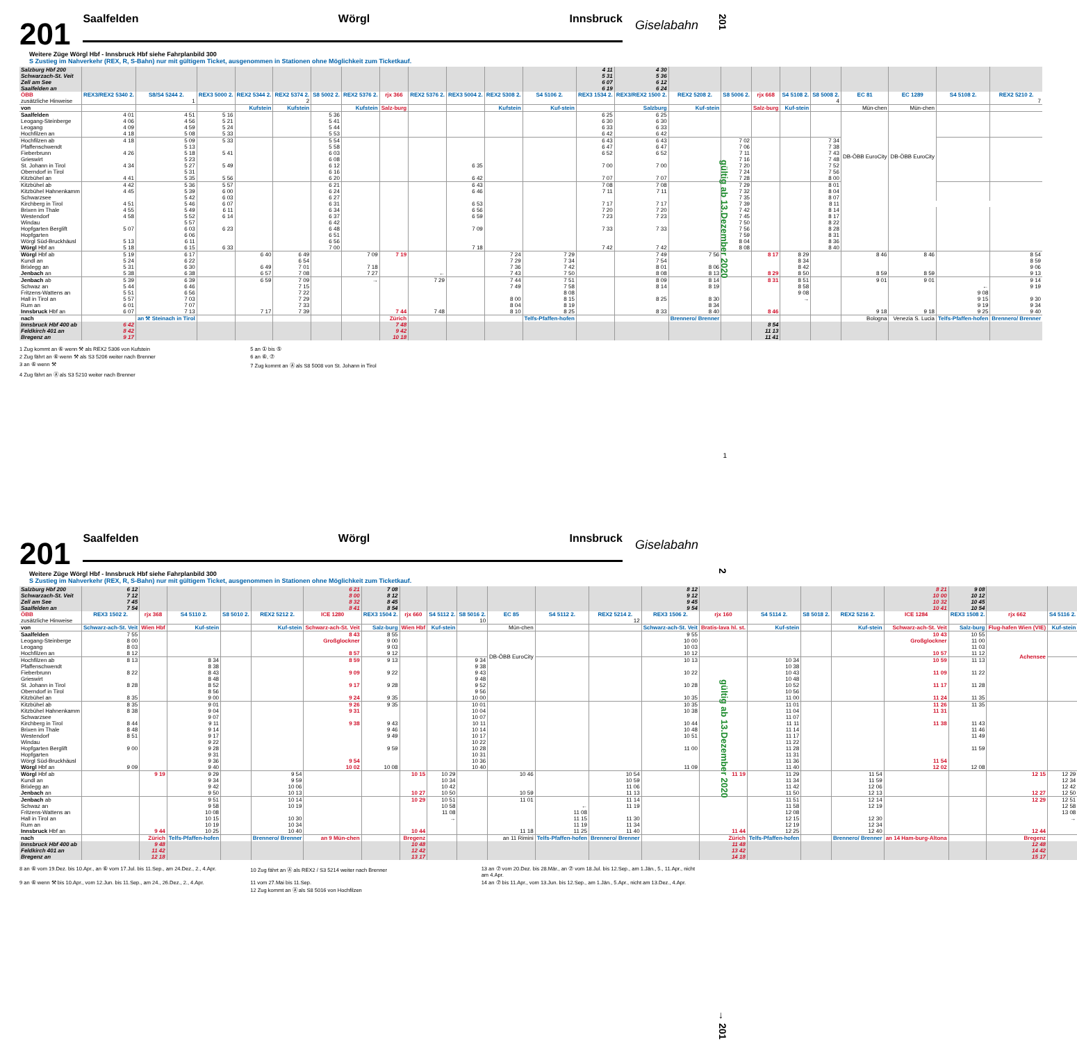201
gültig ab 13.Dezember 2020
201
Saalfelden Wörgl Innsbruck
Giselabahn
Weitere Züge Wörgl Hbf - Innsbruck Hbf siehe Fahrplanbild 300
S Zustieg im Nahverkehr (REX, R, S-Bahn) nur mit gültigem Ticket, ausgenommen in Stationen ohne Möglichkeit zum Ticketkauf.
| Salzburg Hbf 200 Schwarzach-St. Veit Zell am See Saalfelden an | | | | | | | | | | | | | 4 11 5 31 6 07 6 19 | 4 30 5 36 6 12 6 24 | | | | | | | | | |
| ÖBB | REX3/REX2 5340 2. | S8/S4 5244 2. | REX3 5000 2. | REX2 5344 2. | REX2 5374 2. | S8 5002 2. | REX2 5376 2. | rjx 366 | REX2 5376 2. | REX3 5004 2. | REX2 5308 2. | S4 5106 2. | REX3 1534 2. | REX3/REX2 1500 2. | REX2 5208 2. | S8 5006 2. | rjx 668 | S4 5108 2. | S8 5008 2. | EC 81 | EC 1289 | S4 5108 2. | REX2 5210 2. |
| zusätzliche Hinweise | | 1 | | | 2 | | | | | | | | | | | | | | 4 | | | | 7 |
| von | | | | Kufstein | Kufstein | | Kufstein | Salz-burg | | | Kufstein | Kuf-stein | | Salzburg | Kuf-stein | | Salz-burg | Kuf-stein | | Mün-chen | Mün-chen | | |
| Saalfelden | 4 01 | 4 51 | 5 16 | | | 5 36 | | | | | | | 6 25 | 6 25 | | | | | | DB-ÖBB EuroCity | DB-ÖBB EuroCity | | |
| Leogang-Steinberge | 4 06 | 4 56 | 5 21 | | | 5 41 | | | | | | | 6 30 | 6 30 | | | | | | | | | |
| Leogang | 4 09 | 4 59 | 5 24 | | | 5 44 | | | | | | | 6 33 | 6 33 | | | | | | | | | |
| Hochfilzen an | 4 18 | 5 08 | 5 33 | | | 5 53 | | | | | | | 6 42 | 6 42 | | | | | | | | | |
| Hochfilzen ab | 4 18 | 5 09 | 5 33 | | | 5 54 | | | | | | | 6 43 | 6 43 | | 7 02 | | | 7 34 | | | | |
| Pfaffenschwendt | | 5 13 | | | | 5 58 | | | | | | | 6 47 | 6 47 | | 7 06 | | | 7 38 | | | | |
| Fieberbrunn | 4 26 | 5 18 | 5 41 | | | 6 03 | | | | | | | 6 52 | 6 52 | | 7 11 | | | 7 43 | | | | |
| Grieswirt | | 5 23 | | | | 6 08 | | | | | | | | | | 7 16 | | | 7 48 | | | | |
| St. Johann in Tirol | 4 34 | 5 27 | 5 49 | | | 6 12 | | | | 6 35 | | | 7 00 | 7 00 | | 7 20 | | | 7 52 | | | | |
| Oberndorf in Tirol | | 5 31 | | | | 6 16 | | | | | | | | | | 7 24 | | | 7 56 | | | | |
| Kitzbühel an | 4 41 | 5 35 | 5 56 | | | 6 20 | | | | 6 42 | | | 7 07 | 7 07 | | 7 28 | | | 8 00 | | | | |
| Kitzbühel ab | 4 42 | 5 36 | 5 57 | | | 6 21 | | | | 6 43 | | | 7 08 | 7 08 | | 7 29 | | | 8 01 | | | | |
| Kitzbühel Hahnenkamm | 4 45 | 5 39 | 6 00 | | | 6 24 | | | | 6 46 | | | 7 11 | 7 11 | | 7 32 | | | 8 04 | | | | |
| Schwarzsee | | 5 42 | 6 03 | | | 6 27 | | | | | | | | | | 7 35 | | | 8 07 | | | | |
| Kirchberg in Tirol | 4 51 | 5 46 | 6 07 | | | 6 31 | | | | 6 53 | | | 7 17 | 7 17 | | 7 39 | | | 8 11 | | | | |
| Brixen im Thale | 4 55 | 5 49 | 6 11 | | | 6 34 | | | | 6 56 | | | 7 20 | 7 20 | | 7 42 | | | 8 14 | | | | |
| Westendorf | 4 58 | 5 52 | 6 14 | | | 6 37 | | | | 6 59 | | | 7 23 | 7 23 | | 7 45 | | | 8 17 | | | | |
| Windau | | 5 57 | | | | 6 42 | | | | | | | | | | 7 50 | | | 8 22 | | | | |
| Hopfgarten Berglift | 5 07 | 6 03 | 6 23 | | | 6 48 | | | | 7 09 | | | 7 33 | 7 33 | | 7 56 | | | 8 28 | | | | |
| Hopfgarten | | 6 06 | | | | 6 51 | | | | | | | | | | 7 59 | | | 8 31 | | | | |
| Wörgl Süd-Bruckhäusl | 5 13 | 6 11 | | | | 6 56 | | | | | | | | | | 8 04 | | | 8 36 | | | | |
| Wörgl Hbf an | 5 18 | 6 15 | 6 33 | | | 7 00 | | | | 7 18 | | | 7 42 | 7 42 | | 8 08 | | | 8 40 | | | | |
| Wörgl Hbf ab | 5 19 | 6 17 | | 6 40 | 6 49 | | 7 09 | 7 19 | | | 7 24 | 7 29 | | 7 49 | 7 56 | | 8 17 | 8 29 | | 8 46 | 8 46 | | 8 54 |
| Kundl an | 5 24 | 6 22 | | | 6 54 | | | | | | 7 29 | 7 34 | | 7 54 | | | | 8 34 | | | | | 8 59 |
| Brixlegg an | 5 31 | 6 30 | | 6 49 | 7 01 | | 7 18 | | | | 7 36 | 7 42 | | 8 01 | 8 06 | | | 8 42 | | | | | 9 06 |
| Jenbach an | 5 38 | 6 38 | | 6 57 | 7 08 | | 7 27 | | ← | | 7 43 | 7 50 | | 8 08 | 8 13 | | 8 29 | 8 50 | | 8 59 | 8 59 | | 9 13 |
| Jenbach ab | 5 39 | 6 39 | | 6 59 | 7 09 | | → | | 7 29 | | 7 44 | 7 51 | | 8 09 | 8 14 | | 8 31 | 8 51 | | 9 01 | 9 01 | | 9 14 |
| Schwaz an | 5 44 | 6 46 | | | 7 15 | | | | | | 7 49 | 7 58 | | 8 14 | 8 19 | | | 8 58 | | | | ← | 9 19 |
| Fritzens-Wattens an | 5 51 | 6 56 | | | 7 22 | | | | | | | 8 08 | | | | | | 9 08 | | | | 9 08 | |
| Hall in Tirol an | 5 57 | 7 03 | | | 7 29 | | | | | | 8 00 | 8 15 | | 8 25 | 8 30 | | | → | | | | 9 15 | 9 30 |
| Rum an | 6 01 | 7 07 | | | 7 33 | | | | | | 8 04 | 8 19 | | | 8 34 | | | | | | | 9 19 | 9 34 |
| Innsbruck Hbf an | 6 07 | 7 13 | | 7 17 | 7 39 | | | 7 44 | 7 48 | | 8 10 | 8 25 | | 8 33 | 8 40 | | 8 46 | | | 9 18 | 9 18 | 9 25 | 9 40 |
| nach | | an ⚒ Steinach in Tirol | | | | | | Zürich | | | | Telfs-Pfaffen-hofen | | | Brennero/ Brenner | | | | | Bologna | Venezia S. Lucia | Telfs-Pfaffen-hofen | Brennero/ Brenner |
| Innsbruck Hbf 400 ab Feldkirch 401 an Bregenz an | 6 42 8 42 9 17 | | | | | | | 7 48 9 42 10 18 | | | | | | | | | 8 54 11 13 11 41 | | | | | | |
1 Zug kommt an ⑥ wenn ⚒ als REX2 5306 von Kufstein
5 an ① bis ⑤
2 Zug fährt an ⑥ wenn ⚒ als S3 5206 weiter nach Brenner
6 an ⑥, ⑦
3 an ⑥ wenn ⚒
7 Zug kommt an Ⓐ als S8 5008 von St. Johann in Tirol
4 Zug fährt an Ⓐ als S3 5210 weiter nach Brenner
1
2
gültig ab 13.Dezember 2020
201
Saalfelden Wörgl Innsbruck
Giselabahn
Weitere Züge Wörgl Hbf - Innsbruck Hbf siehe Fahrplanbild 300
S Zustieg im Nahverkehr (REX, R, S-Bahn) nur mit gültigem Ticket, ausgenommen in Stationen ohne Möglichkeit zum Ticketkauf.
| Salzburg Hbf 200 Schwarzach-St. Veit Zell am See Saalfelden an | 6 12 7 12 7 45 7 54 | | | | | 6 21 8 00 8 32 8 41 | 7 08 8 12 8 45 8 54 | | | | | | | 8 12 9 12 9 45 9 54 | | | | | 8 21 10 00 10 32 10 41 | 9 08 10 12 10 45 10 54 | | |
| ÖBB | REX3 1502 2. | rjx 368 | S4 5110 2. | S8 5010 2. | REX2 5212 2. | ICE 1280 | REX3 1504 2. | rjx 660 | S4 5112 2. | S8 5016 2. | EC 85 | S4 5112 2. | REX2 5214 2. | REX3 1506 2. | rjx 160 | S4 5114 2. | S8 5018 2. | REX2 5216 2. | ICE 1284 | REX3 1508 2. | rjx 662 | S4 5116 2. |
| zusätzliche Hinweise | | | | | | | | | | 10 | | | 12 | | | | | | | | | |
| von | Schwarz-ach-St. Veit | Wien Hbf | Kuf-stein | | Kuf-stein | Schwarz-ach-St. Veit | Salz-burg | Wien Hbf | Kuf-stein | | Mün-chen | | | Schwarz-ach-St. Veit | Bratis-lava hl. st. | Kuf-stein | | Kuf-stein | Schwarz-ach-St. Veit | Salz-burg | Flug-hafen Wien (VIE) | Kuf-stein |
| Saalfelden | 7 55 | | | | | 8 43 | 8 55 | | | | DB-ÖBB EuroCity | | | 9 55 | | | | | 10 43 | 10 55 | Achensee | |
| Leogang-Steinberge | 8 00 | | | | | Großglockner | 9 00 | | | | | | | 10 00 | | | | | Großglockner | 11 00 | | |
| Leogang | 8 03 | | | | | | 9 03 | | | | | | | 10 03 | | | | | | 11 03 | | |
| Hochfilzen an | 8 12 | | | | | 8 57 | 9 12 | | | | | | | 10 12 | | | | | 10 57 | 11 12 | | |
| Hochfilzen ab | 8 13 | | 8 34 | | | 8 59 | 9 13 | | | 9 34 | | | | 10 13 | | 10 34 | | | 10 59 | 11 13 | | |
| Pfaffenschwendt | | | 8 38 | | | | | | | 9 38 | | | | | | 10 38 | | | | | | |
| Fieberbrunn | 8 22 | | 8 43 | | | 9 09 | 9 22 | | | 9 43 | | | | 10 22 | | 10 43 | | | 11 09 | 11 22 | | |
| Grieswirt | | | 8 48 | | | | | | | 9 48 | | | | | | 10 48 | | | | | | |
| St. Johann in Tirol | 8 28 | | 8 52 | | | 9 17 | 9 28 | | | 9 52 | | | | 10 28 | | 10 52 | | | 11 17 | 11 28 | | |
| Oberndorf in Tirol | | | 8 56 | | | | | | | 9 56 | | | | | | 10 56 | | | | | | |
| Kitzbühel an | 8 35 | | 9 00 | | | 9 24 | 9 35 | | | 10 00 | | | | 10 35 | | 11 00 | | | 11 24 | 11 35 | | |
| Kitzbühel ab | 8 35 | | 9 01 | | | 9 26 | 9 35 | | | 10 01 | | | | 10 35 | | 11 01 | | | 11 26 | 11 35 | | |
| Kitzbühel Hahnenkamm | 8 38 | | 9 04 | | | 9 31 | | | | 10 04 | | | | 10 38 | | 11 04 | | | 11 31 | | | |
| Schwarzsee | | | 9 07 | | | | | | | 10 07 | | | | | | 11 07 | | | | | | |
| Kirchberg in Tirol | 8 44 | | 9 11 | | | 9 38 | 9 43 | | | 10 11 | | | | 10 44 | | 11 11 | | | 11 38 | 11 43 | | |
| Brixen im Thale | 8 48 | | 9 14 | | | | 9 46 | | | 10 14 | | | | 10 48 | | 11 14 | | | | 11 46 | | |
| Westendorf | 8 51 | | 9 17 | | | | 9 49 | | | 10 17 | | | | 10 51 | | 11 17 | | | | 11 49 | | |
| Windau | | | 9 22 | | | | | | | 10 22 | | | | | | 11 22 | | | | | | |
| Hopfgarten Berglift | 9 00 | | 9 28 | | | | 9 59 | | | 10 28 | | | | 11 00 | | 11 28 | | | | 11 59 | | |
| Hopfgarten | | | 9 31 | | | | | | | 10 31 | | | | | | 11 31 | | | | | | |
| Wörgl Süd-Bruckhäusl | | | 9 36 | | | 9 54 | | | | 10 36 | | | | | | 11 36 | | | 11 54 | | | |
| Wörgl Hbf an | 9 09 | | 9 40 | | | 10 02 | 10 08 | | | 10 40 | | | | 11 09 | | 11 40 | | | 12 02 | 12 08 | | |
| Wörgl Hbf ab | | 9 19 | 9 29 | | 9 54 | | | 10 15 | 10 29 | | 10 46 | | 10 54 | | 11 19 | 11 29 | | 11 54 | | | 12 15 | 12 29 |
| Kundl an | | | 9 34 | | 9 59 | | | | 10 34 | | | | 10 59 | | | 11 34 | | 11 59 | | | | 12 34 |
| Brixlegg an | | | 9 42 | | 10 06 | | | | 10 42 | | | | 11 06 | | | 11 42 | | 12 06 | | | | 12 42 |
| Jenbach an | | | 9 50 | | 10 13 | | | 10 27 | 10 50 | | 10 59 | | 11 13 | | | 11 50 | | 12 13 | | | 12 27 | 12 50 |
| Jenbach ab | | | 9 51 | | 10 14 | | | 10 29 | 10 51 | | 11 01 | | 11 14 | | | 11 51 | | 12 14 | | | 12 29 | 12 51 |
| Schwaz an | | | 9 58 | | 10 19 | | | | 10 58 | | | ← | 11 19 | | | 11 58 | | 12 19 | | | | 12 58 |
| Fritzens-Wattens an | | | 10 08 | | | | | | 11 08 | | | 11 08 | | | | 12 08 | | | | | | 13 08 |
| Hall in Tirol an | | | 10 15 | | 10 30 | | | | → | | | 11 15 | 11 30 | | | 12 15 | | 12 30 | | | | → |
| Rum an | | | 10 19 | | 10 34 | | | | | | | 11 19 | 11 34 | | | 12 19 | | 12 34 | | | | |
| Innsbruck Hbf an | | 9 44 | 10 25 | | 10 40 | | | 10 44 | | | 11 18 | 11 25 | 11 40 | | 11 44 | 12 25 | | 12 40 | | | 12 44 | |
| nach | | Zürich | Telfs-Pfaffen-hofen | | Brennero/ Brenner | an 9 Mün-chen | | Bregenz | | | an 11 Rimini | Telfs-Pfaffen-hofen | Brennero/ Brenner | | Zürich | Telfs-Pfaffen-hofen | | Brennero/ Brenner | an 14 Ham-burg-Altona | | Bregenz | |
| Innsbruck Hbf 400 ab Feldkirch 401 an Bregenz an | | 9 48 11 42 12 18 | | | | | | 10 48 12 42 13 17 | | | | | | | 11 48 13 42 14 18 | | | | | | 12 48 14 42 15 17 | |
8 an ⑥ vom 19.Dez. bis 10.Apr., an ⑥ vom 17.Jul. bis 11.Sep., am 24.Dez., 2., 4.Apr.
10 Zug fährt an Ⓐ als REX2 / S3 5214 weiter nach Brenner
13 an ⑦ vom 20.Dez. bis 28.Mär., an ⑦ vom 18.Jul. bis 12.Sep., am 1.Jän., 5., 11.Apr., nicht am 4.Apr.
9 an ⑥ wenn ⚒ bis 10.Apr., vom 12.Jun. bis 11.Sep., am 24., 26.Dez., 2., 4.Apr.
11 vom 27.Mai bis 11.Sep.
12 Zug kommt an Ⓐ als S8 5016 von Hochfilzen
14 an ⑦ bis 11.Apr., vom 13.Jun. bis 12.Sep., am 1.Jän., 5.Apr., nicht am 13.Dez., 4.Apr.
→ 201